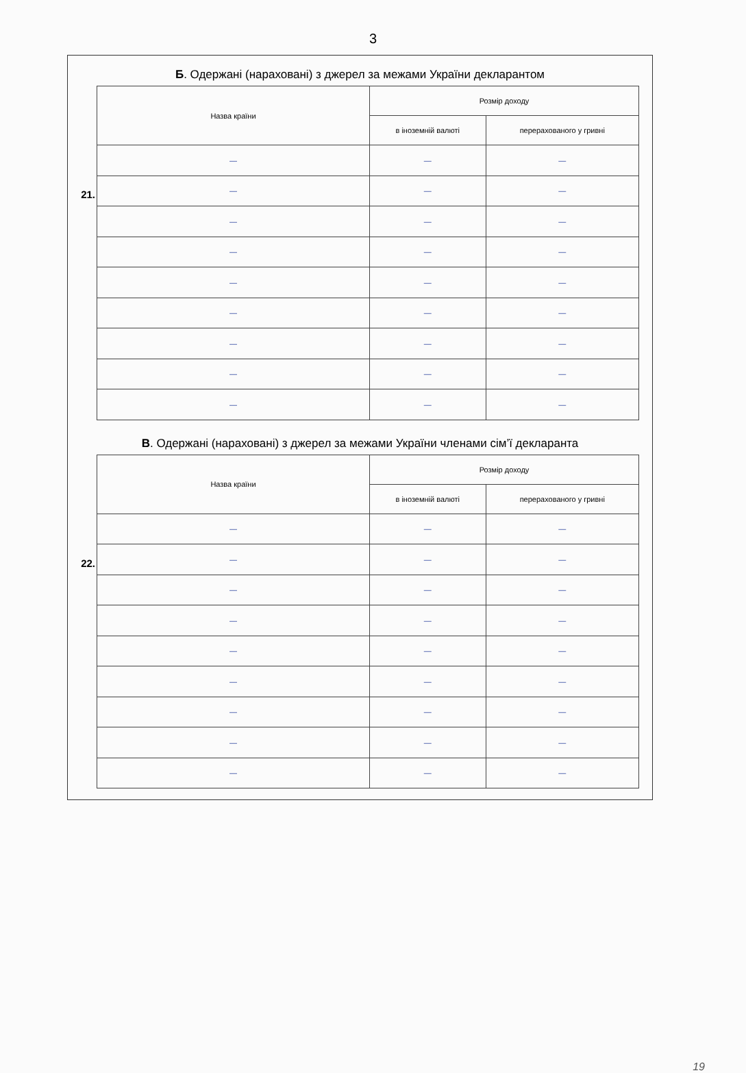3
Б. Одержані (нараховані) з джерел за межами України декларантом
21.
| Назва країни | Розмір доходу | |
| --- | --- | --- |
| | в іноземній валюті | перерахованого у гривні |
| — | — | — |
| — | — | — |
| — | — | — |
| — | — | — |
| — | — | — |
| — | — | — |
| — | — | — |
| — | — | — |
| — | — | — |
В. Одержані (нараховані) з джерел за межами України членами сім’ї декларанта
22.
| Назва країни | Розмір доходу | |
| --- | --- | --- |
| | в іноземній валюті | перерахованого у гривні |
| — | — | — |
| — | — | — |
| — | — | — |
| — | — | — |
| — | — | — |
| — | — | — |
| — | — | — |
| — | — | — |
| — | — | — |
19